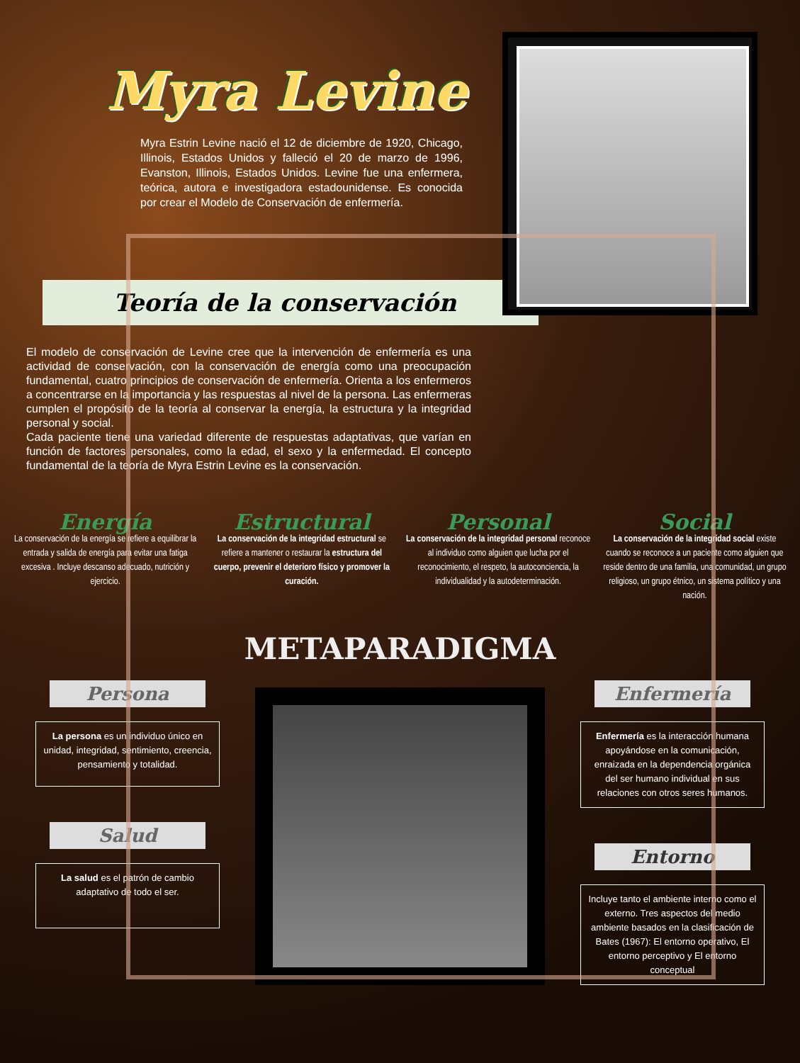Myra Levine
Myra Estrin Levine nació el 12 de diciembre de 1920, Chicago, Illinois, Estados Unidos y falleció el 20 de marzo de 1996, Evanston, Illinois, Estados Unidos. Levine fue una enfermera, teórica, autora e investigadora estadounidense. Es conocida por crear el Modelo de Conservación de enfermería.
Teoría de la conservación
El modelo de conservación de Levine cree que la intervención de enfermería es una actividad de conservación, con la conservación de energía como una preocupación fundamental, cuatro principios de conservación de enfermería. Orienta a los enfermeros a concentrarse en la importancia y las respuestas al nivel de la persona. Las enfermeras cumplen el propósito de la teoría al conservar la energía, la estructura y la integridad personal y social.
Cada paciente tiene una variedad diferente de respuestas adaptativas, que varían en función de factores personales, como la edad, el sexo y la enfermedad. El concepto fundamental de la teoría de Myra Estrin Levine es la conservación.
Energía
La conservación de la energía se refiere a equilibrar la entrada y salida de energía para evitar una fatiga excesiva . Incluye descanso adecuado, nutrición y ejercicio.
Estructural
La conservación de la integridad estructural se refiere a mantener o restaurar la estructura del cuerpo, prevenir el deterioro físico y promover la curación.
Personal
La conservación de la integridad personal reconoce al individuo como alguien que lucha por el reconocimiento, el respeto, la autoconciencia, la individualidad y la autodeterminación.
Social
La conservación de la integridad social existe cuando se reconoce a un paciente como alguien que reside dentro de una familia, una comunidad, un grupo religioso, un grupo étnico, un sistema político y una nación.
METAPARADIGMA
Persona
La persona es un individuo único en unidad, integridad, sentimiento, creencia, pensamiento y totalidad.
Salud
La salud es el patrón de cambio adaptativo de todo el ser.
Enfermería
Enfermería es la interacción humana apoyándose en la comunicación, enraizada en la dependencia orgánica del ser humano individual en sus relaciones con otros seres humanos.
Entorno
Incluye tanto el ambiente interno como el externo. Tres aspectos del medio ambiente basados en la clasificación de Bates (1967): El entorno operativo, El entorno perceptivo y El entorno conceptual